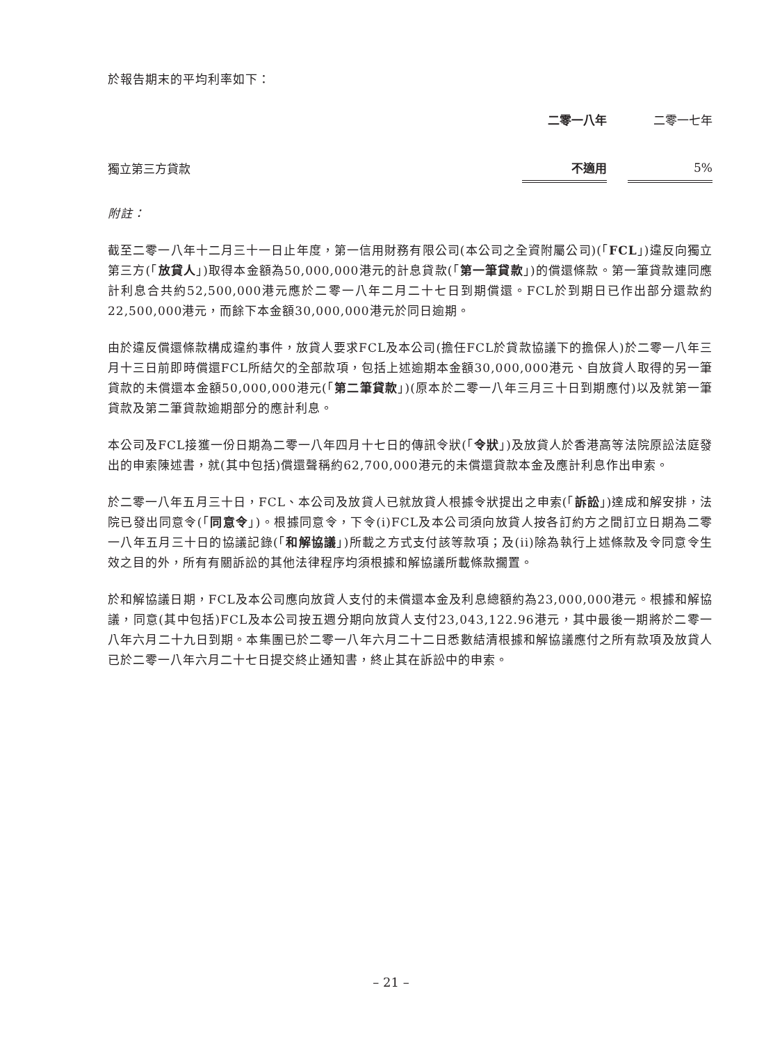於報告期末的平均利率如下：
| | 二零一八年 | | 二零一七年 |
| --- | --- | --- | --- |
| 獨立第三方貸款 | 不適用 | | 5% |
附註：
截至二零一八年十二月三十一日止年度，第一信用財務有限公司(本公司之全資附屬公司)(「FCL」)違反向獨立第三方(「放貸人」)取得本金額為50,000,000港元的計息貸款(「第一筆貸款」)的償還條款。第一筆貸款連同應計利息合共約52,500,000港元應於二零一八年二月二十七日到期償還。FCL於到期日已作出部分還款約22,500,000港元，而餘下本金額30,000,000港元於同日逾期。
由於違反償還條款構成違約事件，放貸人要求FCL及本公司(擔任FCL於貸款協議下的擔保人)於二零一八年三月十三日前即時償還FCL所結欠的全部款項，包括上述逾期本金額30,000,000港元、自放貸人取得的另一筆貸款的未償還本金額50,000,000港元(「第二筆貸款」)(原本於二零一八年三月三十日到期應付)以及就第一筆貸款及第二筆貸款逾期部分的應計利息。
本公司及FCL接獲一份日期為二零一八年四月十七日的傳訊令狀(「令狀」)及放貸人於香港高等法院原訟法庭發出的申索陳述書，就(其中包括)償還聲稱約62,700,000港元的未償還貸款本金及應計利息作出申索。
於二零一八年五月三十日，FCL、本公司及放貸人已就放貸人根據令狀提出之申索(「訴訟」)達成和解安排，法院已發出同意令(「同意令」)。根據同意令，下令(i)FCL及本公司須向放貸人按各訂約方之間訂立日期為二零一八年五月三十日的協議記錄(「和解協議」)所載之方式支付該等款項；及(ii)除為執行上述條款及令同意令生效之目的外，所有有關訴訟的其他法律程序均須根據和解協議所載條款擱置。
於和解協議日期，FCL及本公司應向放貸人支付的未償還本金及利息總額約為23,000,000港元。根據和解協議，同意(其中包括)FCL及本公司按五週分期向放貸人支付23,043,122.96港元，其中最後一期將於二零一八年六月二十九日到期。本集團已於二零一八年六月二十二日悉數結清根據和解協議應付之所有款項及放貸人已於二零一八年六月二十七日提交終止通知書，終止其在訴訟中的申索。
– 21 –